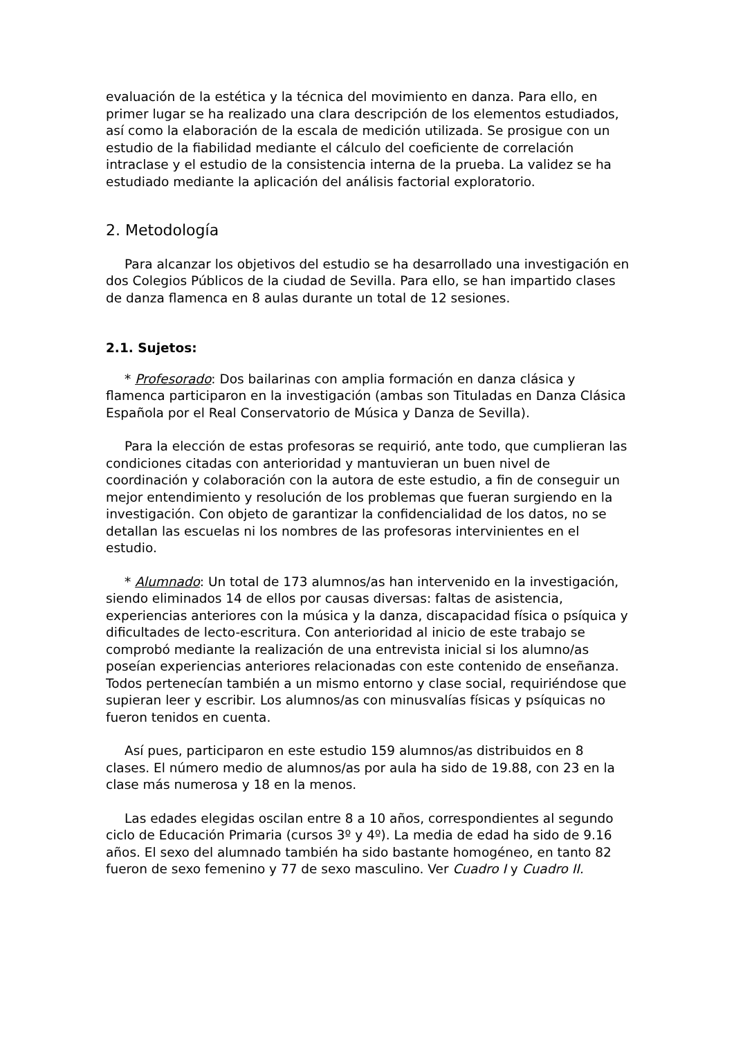evaluación de la estética y la técnica del movimiento en danza. Para ello, en primer lugar se ha realizado una clara descripción de los elementos estudiados, así como la elaboración de la escala de medición utilizada. Se prosigue con un estudio de la fiabilidad mediante el cálculo del coeficiente de correlación intraclase y el estudio de la consistencia interna de la prueba. La validez se ha estudiado mediante la aplicación del análisis factorial exploratorio.
2. Metodología
Para alcanzar los objetivos del estudio se ha desarrollado una investigación en dos Colegios Públicos de la ciudad de Sevilla. Para ello, se han impartido clases de danza flamenca en 8 aulas durante un total de 12 sesiones.
2.1. Sujetos:
* Profesorado: Dos bailarinas con amplia formación en danza clásica y flamenca participaron en la investigación (ambas son Tituladas en Danza Clásica Española por el Real Conservatorio de Música y Danza de Sevilla).
Para la elección de estas profesoras se requirió, ante todo, que cumplieran las condiciones citadas con anterioridad y mantuvieran un buen nivel de coordinación y colaboración con la autora de este estudio, a fin de conseguir un mejor entendimiento y resolución de los problemas que fueran surgiendo en la investigación. Con objeto de garantizar la confidencialidad de los datos, no se detallan las escuelas ni los nombres de las profesoras intervinientes en el estudio.
* Alumnado: Un total de 173 alumnos/as han intervenido en la investigación, siendo eliminados 14 de ellos por causas diversas: faltas de asistencia, experiencias anteriores con la música y la danza, discapacidad física o psíquica y dificultades de lecto-escritura. Con anterioridad al inicio de este trabajo se comprobó mediante la realización de una entrevista inicial si los alumno/as poseían experiencias anteriores relacionadas con este contenido de enseñanza. Todos pertenecían también a un mismo entorno y clase social, requiriéndose que supieran leer y escribir. Los alumnos/as con minusvalías físicas y psíquicas no fueron tenidos en cuenta.
Así pues, participaron en este estudio 159 alumnos/as distribuidos en 8 clases. El número medio de alumnos/as por aula ha sido de 19.88, con 23 en la clase más numerosa y 18 en la menos.
Las edades elegidas oscilan entre 8 a 10 años, correspondientes al segundo ciclo de Educación Primaria (cursos 3º y 4º). La media de edad ha sido de 9.16 años. El sexo del alumnado también ha sido bastante homogéneo, en tanto 82 fueron de sexo femenino y 77 de sexo masculino. Ver Cuadro I y Cuadro II.